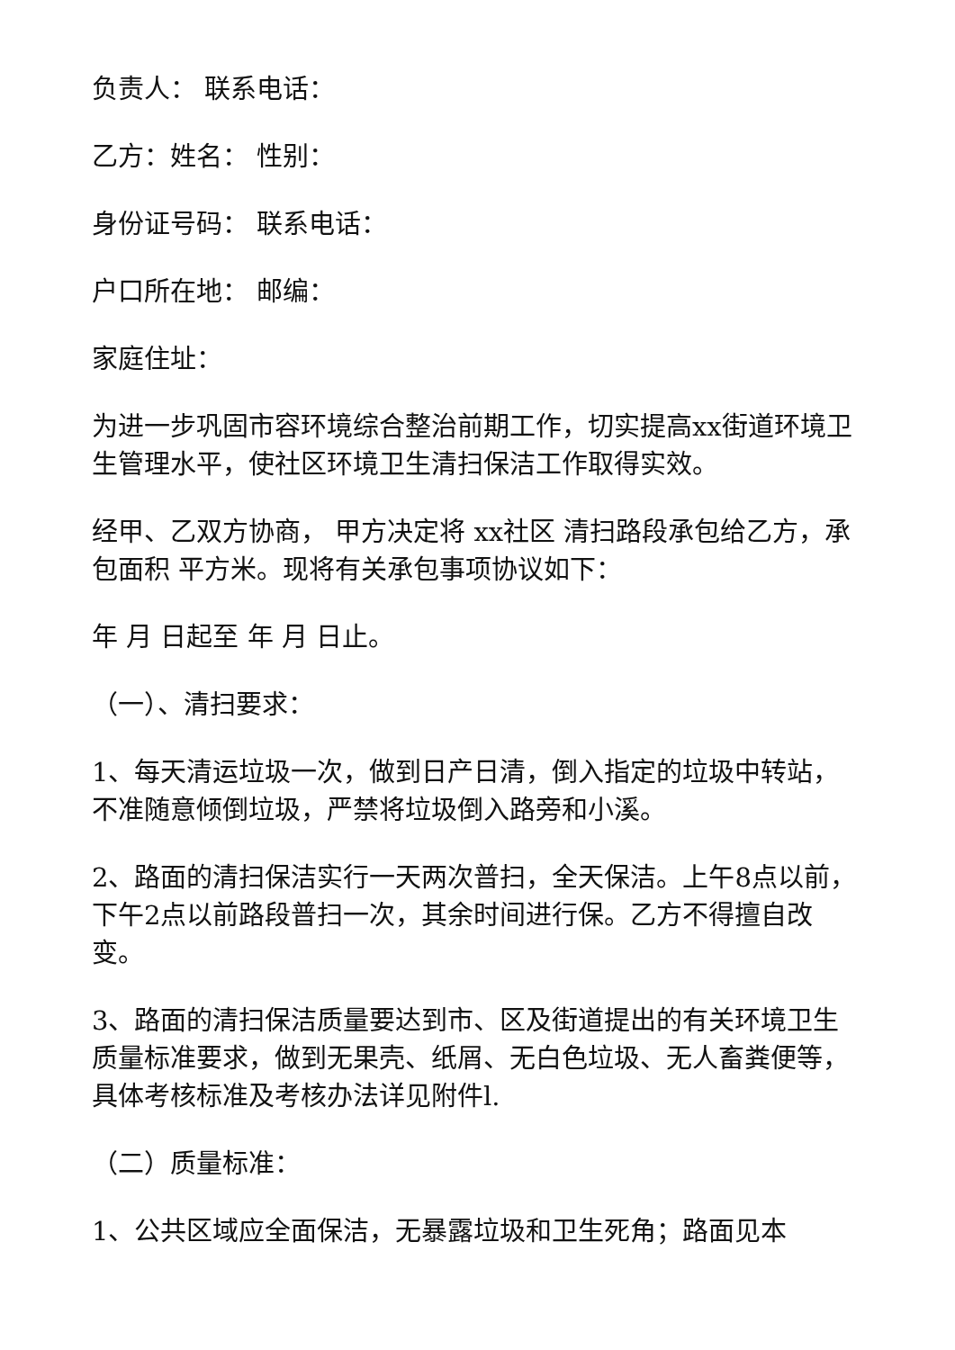负责人： 联系电话：
乙方：姓名： 性别：
身份证号码： 联系电话：
户口所在地： 邮编：
家庭住址：
为进一步巩固市容环境综合整治前期工作，切实提高xx街道环境卫生管理水平，使社区环境卫生清扫保洁工作取得实效。
经甲、乙双方协商， 甲方决定将 xx社区 清扫路段承包给乙方，承包面积 平方米。现将有关承包事项协议如下：
年 月 日起至 年 月 日止。
（一）、清扫要求：
1、每天清运垃圾一次，做到日产日清，倒入指定的垃圾中转站，不准随意倾倒垃圾，严禁将垃圾倒入路旁和小溪。
2、路面的清扫保洁实行一天两次普扫，全天保洁。上午8点以前，下午2点以前路段普扫一次，其余时间进行保。乙方不得擅自改变。
3、路面的清扫保洁质量要达到市、区及街道提出的有关环境卫生质量标准要求，做到无果壳、纸屑、无白色垃圾、无人畜粪便等，具体考核标准及考核办法详见附件l.
（二）质量标准：
1、公共区域应全面保洁，无暴露垃圾和卫生死角；路面见本